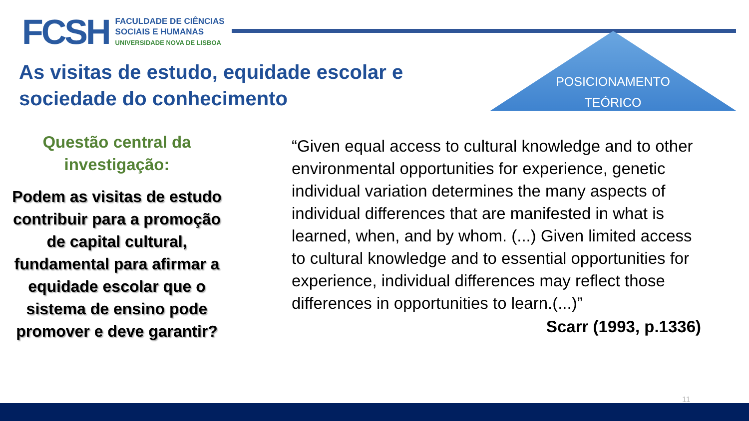FCSH
FACULDADE DE CIÊNCIAS
SOCIAIS E HUMANAS
UNIVERSIDADE NOVA DE LISBOA
POSICIONAMENTO
TEÓRICO
As visitas de estudo, equidade escolar e sociedade do conhecimento
Questão central da investigação:
Podem as visitas de estudo contribuir para a promoção de capital cultural, fundamental para afirmar a equidade escolar que o sistema de ensino pode promover e deve garantir?
“Given equal access to cultural knowledge and to other environmental opportunities for experience, genetic individual variation determines the many aspects of individual differences that are manifested in what is learned, when, and by whom. (...) Given limited access to cultural knowledge and to essential opportunities for experience, individual differences may reflect those differences in opportunities to learn.(...)”
Scarr (1993, p.1336)
11